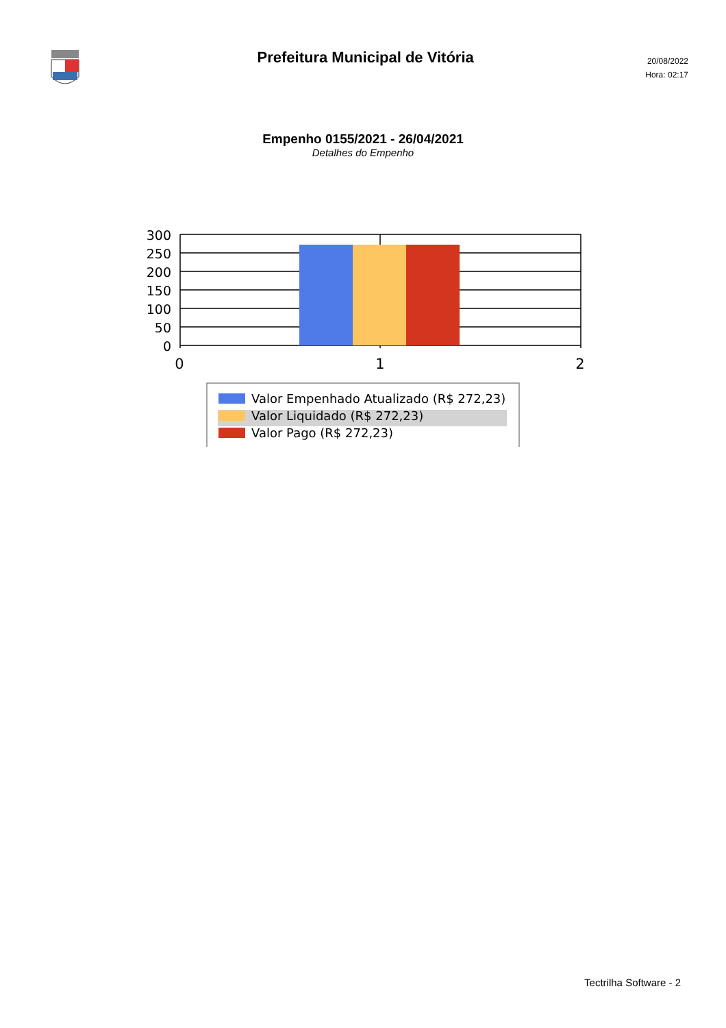Prefeitura Municipal de Vitória
20/08/2022
Hora: 02:17
Empenho 0155/2021 - 26/04/2021
Detalhes do Empenho
300
250
200
150
100
50
0
0
1
2
Valor Empenhado Atualizado (R$ 272,23)
Valor Liquidado (R$ 272,23)
Valor Pago (R$ 272,23)
Tectrilha Software - 2